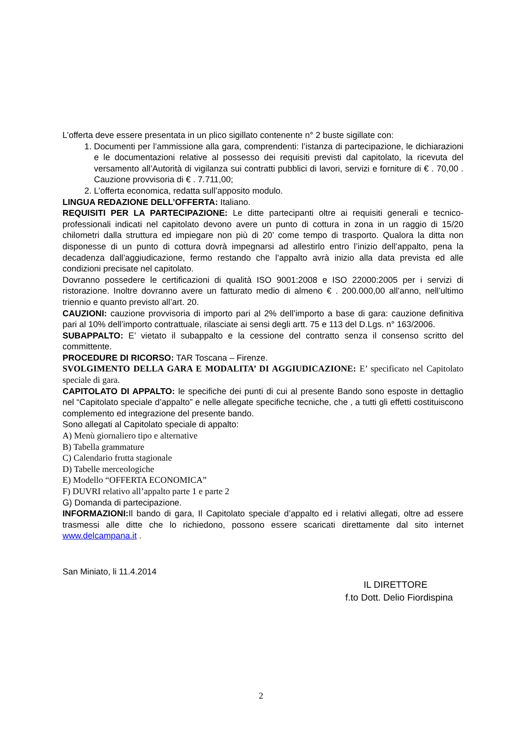L’offerta deve essere presentata in un plico sigillato contenente n° 2 buste sigillate con:
1. Documenti per l’ammissione alla gara, comprendenti: l’istanza di partecipazione, le dichiarazioni e le documentazioni relative al possesso dei requisiti previsti dal capitolato, la ricevuta del versamento all’Autorità di vigilanza sui contratti pubblici di lavori, servizi e forniture di € . 70,00 . Cauzione provvisoria di € . 7.711,00;
2. L’offerta economica, redatta sull’apposito modulo.
LINGUA REDAZIONE DELL’OFFERTA: Italiano.
REQUISITI PER LA PARTECIPAZIONE: Le ditte partecipanti oltre ai requisiti generali e tecnico-professionali indicati nel capitolato devono avere un punto di cottura in zona in un raggio di 15/20 chilometri dalla struttura ed impiegare non più di 20’ come tempo di trasporto. Qualora la ditta non disponesse di un punto di cottura dovrà impegnarsi ad allestirlo entro l’inizio dell’appalto, pena la decadenza dall’aggiudicazione, fermo restando che l’appalto avrà inizio alla data prevista ed alle condizioni precisate nel capitolato.
Dovranno possedere le certificazioni di qualità ISO 9001:2008 e ISO 22000:2005 per i servizi di ristorazione. Inoltre dovranno avere un fatturato medio di almeno € . 200.000,00 all’anno, nell’ultimo triennio e quanto previsto all’art. 20.
CAUZIONI: cauzione provvisoria di importo pari al 2% dell’importo a base di gara: cauzione definitiva pari al 10% dell’importo contrattuale, rilasciate ai sensi degli artt. 75 e 113 del D.Lgs. n° 163/2006.
SUBAPPALTO: E’ vietato il subappalto e la cessione del contratto senza il consenso scritto del committente.
PROCEDURE DI RICORSO: TAR Toscana – Firenze.
SVOLGIMENTO DELLA GARA E MODALITA’ DI AGGIUDICAZIONE: E’ specificato nel Capitolato speciale di gara.
CAPITOLATO DI APPALTO: le specifiche dei punti di cui al presente Bando sono esposte in dettaglio nel “Capitolato speciale d’appalto” e nelle allegate specifiche tecniche, che , a tutti gli effetti costituiscono complemento ed integrazione del presente bando.
Sono allegati al Capitolato speciale di appalto:
A) Menù giornaliero tipo e alternative
B) Tabella grammature
C) Calendario frutta stagionale
D) Tabelle merceologiche
E) Modello “OFFERTA ECONOMICA”
F) DUVRI relativo all’appalto parte 1 e parte 2
G) Domanda di partecipazione.
INFORMAZIONI: Il bando di gara, Il Capitolato speciale d’appalto ed i relativi allegati, oltre ad essere trasmessi alle ditte che lo richiedono, possono essere scaricati direttamente dal sito internet www.delcampana.it .
San Miniato, li 11.4.2014
IL DIRETTORE
f.to Dott. Delio Fiordispina
2